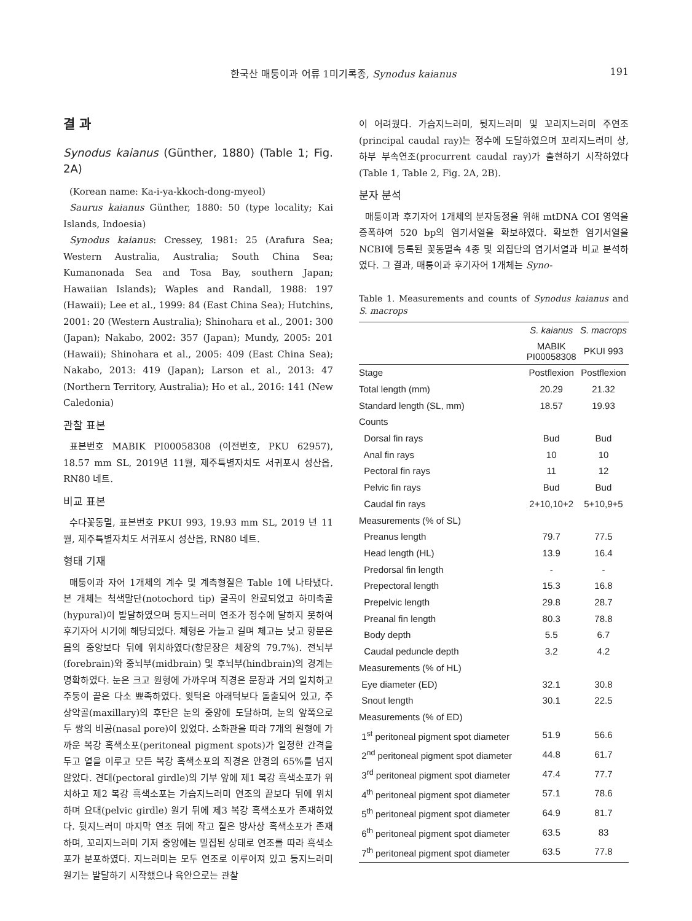한국산 매퉁이과 어류 1미기록종, Synodus kaianus 191
결 과
Synodus kaianus (Günther, 1880) (Table 1; Fig. 2A)
(Korean name: Ka-i-ya-kkoch-dong-myeol)
Saurus kaianus Günther, 1880: 50 (type locality; Kai Islands, Indoesia)
Synodus kaianus: Cressey, 1981: 25 (Arafura Sea; Western Australia, Australia; South China Sea; Kumanonada Sea and Tosa Bay, southern Japan; Hawaiian Islands); Waples and Randall, 1988: 197 (Hawaii); Lee et al., 1999: 84 (East China Sea); Hutchins, 2001: 20 (Western Australia); Shinohara et al., 2001: 300 (Japan); Nakabo, 2002: 357 (Japan); Mundy, 2005: 201 (Hawaii); Shinohara et al., 2005: 409 (East China Sea); Nakabo, 2013: 419 (Japan); Larson et al., 2013: 47 (Northern Territory, Australia); Ho et al., 2016: 141 (New Caledonia)
관찰 표본
표본번호 MABIK PI00058308 (이전번호, PKU 62957), 18.57 mm SL, 2019년 11월, 제주특별자치도 서귀포시 성산읍, RN80 네트.
비교 표본
수다꽃동멸, 표본번호 PKUI 993, 19.93 mm SL, 2019 년 11월, 제주특별자치도 서귀포시 성산읍, RN80 네트.
형태 기재
매퉁이과 자어 1개체의 계수 및 계측형질은 Table 1에 나타냈다. 본 개체는 척색말단(notochord tip) 굴곡이 완료되었고 하미축골(hypural)이 발달하였으며 등지느러미 연조가 정수에 달하지 못하여 후기자어 시기에 해당되었다. 체형은 가늘고 길며 체고는 낮고 항문은 몸의 중앙보다 뒤에 위치하였다(항문장은 체장의 79.7%). 전뇌부(forebrain)와 중뇌부(midbrain) 및 후뇌부(hindbrain)의 경계는 명확하였다. 눈은 크고 원형에 가까우며 직경은 문장과 거의 일치하고 주둥이 끝은 다소 뾰족하였다. 윗턱은 아래턱보다 돌출되어 있고, 주상악골(maxillary)의 후단은 눈의 중앙에 도달하며, 눈의 앞쪽으로 두 쌍의 비공(nasal pore)이 있었다. 소화관을 따라 7개의 원형에 가까운 복강 흑색소포(peritoneal pigment spots)가 일정한 간격을 두고 열을 이루고 모든 복강 흑색소포의 직경은 안경의 65%를 넘지 않았다. 견대(pectoral girdle)의 기부 앞에 제1 복강 흑색소포가 위치하고 제2 복강 흑색소포는 가슴지느러미 연조의 끝보다 뒤에 위치하며 요대(pelvic girdle) 원기 뒤에 제3 복강 흑색소포가 존재하였다. 뒷지느러미 마지막 연조 뒤에 작고 짙은 방사상 흑색소포가 존재하며, 꼬리지느러미 기저 중앙에는 밀집된 상태로 연조를 따라 흑색소포가 분포하였다. 지느러미는 모두 연조로 이루어져 있고 등지느러미 원기는 발달하기 시작했으나 육안으로는 관찰
이 어려웠다. 가슴지느러미, 뒷지느러미 및 꼬리지느러미 주연조(principal caudal ray)는 정수에 도달하였으며 꼬리지느러미 상, 하부 부속연조(procurrent caudal ray)가 출현하기 시작하였다(Table 1, Table 2, Fig. 2A, 2B).
분자 분석
매퉁이과 후기자어 1개체의 분자동정을 위해 mtDNA COI 영역을 증폭하여 520 bp의 염기서열을 확보하였다. 확보한 염기서열을NCBI에 등록된 꽃동멸속 4종 및 외집단의 염기서열과 비교 분석하였다. 그 결과, 매퉁이과 후기자어 1개체는 Syno-
Table 1. Measurements and counts of Synodus kaianus and S. macrops
| | S. kaianus | S. macrops |
| --- | --- | --- |
| | MABIK PI00058308 | PKUI 993 |
| Stage | Postflexion | Postflexion |
| Total length (mm) | 20.29 | 21.32 |
| Standard length (SL, mm) | 18.57 | 19.93 |
| Counts | | |
| Dorsal fin rays | Bud | Bud |
| Anal fin rays | 10 | 10 |
| Pectoral fin rays | 11 | 12 |
| Pelvic fin rays | Bud | Bud |
| Caudal fin rays | 2+10,10+2 | 5+10,9+5 |
| Measurements (% of SL) | | |
| Preanus length | 79.7 | 77.5 |
| Head length (HL) | 13.9 | 16.4 |
| Predorsal fin length | - | - |
| Prepectoral length | 15.3 | 16.8 |
| Prepelvic length | 29.8 | 28.7 |
| Preanal fin length | 80.3 | 78.8 |
| Body depth | 5.5 | 6.7 |
| Caudal peduncle depth | 3.2 | 4.2 |
| Measurements (% of HL) | | |
| Eye diameter (ED) | 32.1 | 30.8 |
| Snout length | 30.1 | 22.5 |
| Measurements (% of ED) | | |
| 1<sup>st</sup> peritoneal pigment spot diameter | 51.9 | 56.6 |
| 2<sup>nd</sup> peritoneal pigment spot diameter | 44.8 | 61.7 |
| 3<sup>rd</sup> peritoneal pigment spot diameter | 47.4 | 77.7 |
| 4<sup>th</sup> peritoneal pigment spot diameter | 57.1 | 78.6 |
| 5<sup>th</sup> peritoneal pigment spot diameter | 64.9 | 81.7 |
| 6<sup>th</sup> peritoneal pigment spot diameter | 63.5 | 83 |
| 7<sup>th</sup> peritoneal pigment spot diameter | 63.5 | 77.8 |